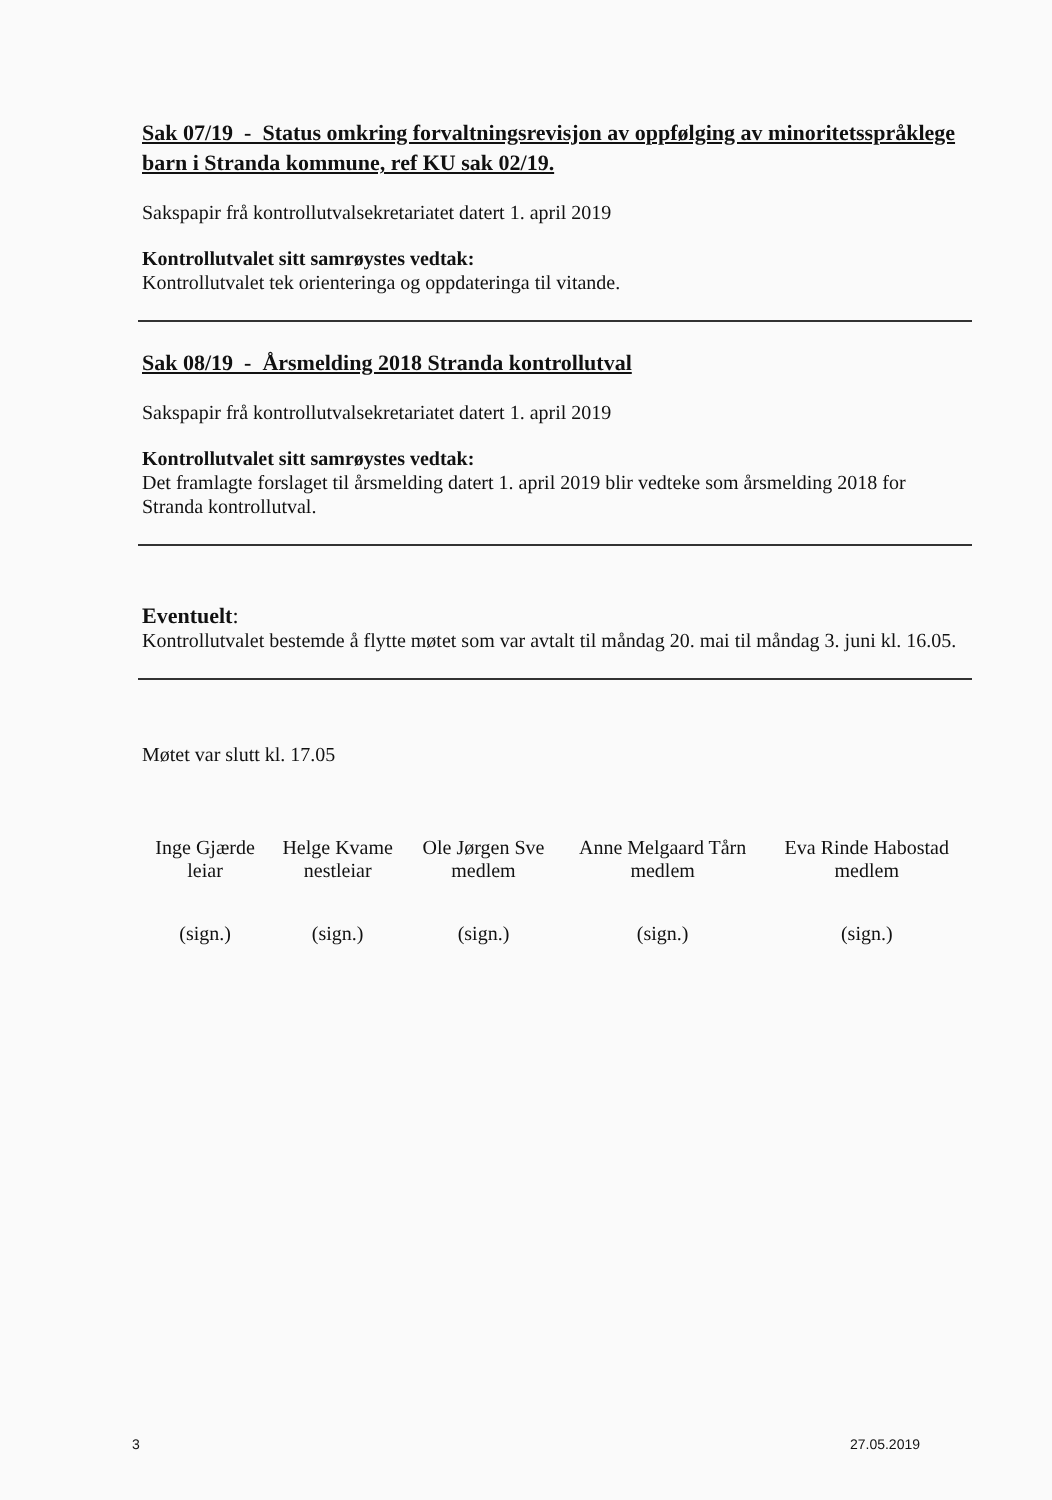Sak 07/19 - Status omkring forvaltningsrevisjon av oppfølging av minoritetsspråklege barn i Stranda kommune, ref KU sak 02/19.
Sakspapir frå kontrollutvalsekretariatet datert 1. april 2019
Kontrollutvalet sitt samrøystes vedtak:
Kontrollutvalet tek orienteringa og oppdateringa til vitande.
Sak 08/19 - Årsmelding 2018 Stranda kontrollutval
Sakspapir frå kontrollutvalsekretariatet datert 1. april 2019
Kontrollutvalet sitt samrøystes vedtak:
Det framlagte forslaget til årsmelding datert 1. april 2019 blir vedteke som årsmelding 2018 for Stranda kontrollutval.
Eventuelt:
Kontrollutvalet bestemde å flytte møtet som var avtalt til måndag 20. mai til måndag 3. juni kl. 16.05.
Møtet var slutt kl. 17.05
| Inge Gjærde leiar | Helge Kvame nestleiar | Ole Jørgen Sve medlem | Anne Melgaard Tårn medlem | Eva Rinde Habostad medlem |
| (sign.) | (sign.) | (sign.) | (sign.) | (sign.) |
3 27.05.2019